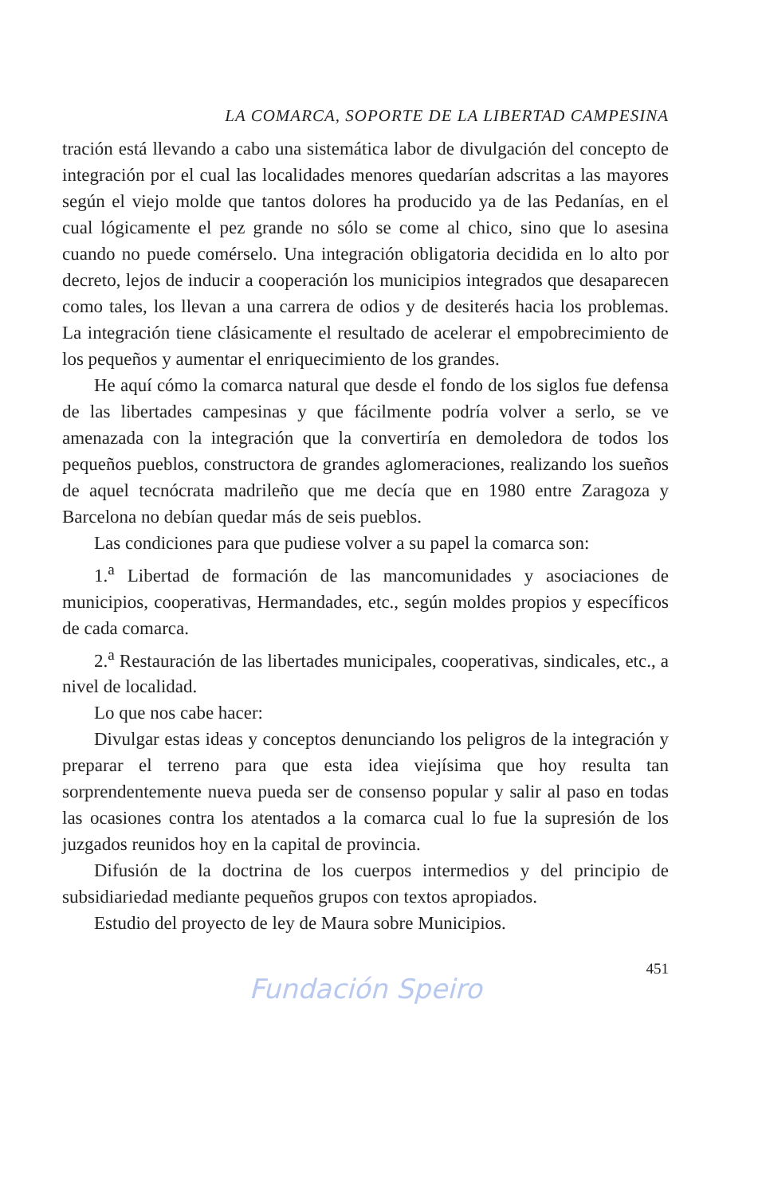LA COMARCA, SOPORTE DE LA LIBERTAD CAMPESINA
tración está llevando a cabo una sistemática labor de divulgación del concepto de integración por el cual las localidades menores quedarían adscritas a las mayores según el viejo molde que tantos dolores ha producido ya de las Pedanías, en el cual lógicamente el pez grande no sólo se come al chico, sino que lo asesina cuando no puede comérselo. Una integración obligatoria decidida en lo alto por decreto, lejos de inducir a cooperación los municipios integrados que desaparecen como tales, los llevan a una carrera de odios y de desiterés hacia los problemas. La integración tiene clásicamente el resultado de acelerar el empobrecimiento de los pequeños y aumentar el enriquecimiento de los grandes.
He aquí cómo la comarca natural que desde el fondo de los siglos fue defensa de las libertades campesinas y que fácilmente podría volver a serlo, se ve amenazada con la integración que la convertiría en demoledora de todos los pequeños pueblos, constructora de grandes aglomeraciones, realizando los sueños de aquel tecnócrata madrileño que me decía que en 1980 entre Zaragoza y Barcelona no debían quedar más de seis pueblos.
Las condiciones para que pudiese volver a su papel la comarca son:
1.<sup>a</sup> Libertad de formación de las mancomunidades y asociaciones de municipios, cooperativas, Hermandades, etc., según moldes propios y específicos de cada comarca.
2.<sup>a</sup> Restauración de las libertades municipales, cooperativas, sindicales, etc., a nivel de localidad.
Lo que nos cabe hacer:
Divulgar estas ideas y conceptos denunciando los peligros de la integración y preparar el terreno para que esta idea viejísima que hoy resulta tan sorprendentemente nueva pueda ser de consenso popular y salir al paso en todas las ocasiones contra los atentados a la comarca cual lo fue la supresión de los juzgados reunidos hoy en la capital de provincia.
Difusión de la doctrina de los cuerpos intermedios y del principio de subsidiariedad mediante pequeños grupos con textos apropiados.
Estudio del proyecto de ley de Maura sobre Municipios.
451
Fundación Speiro